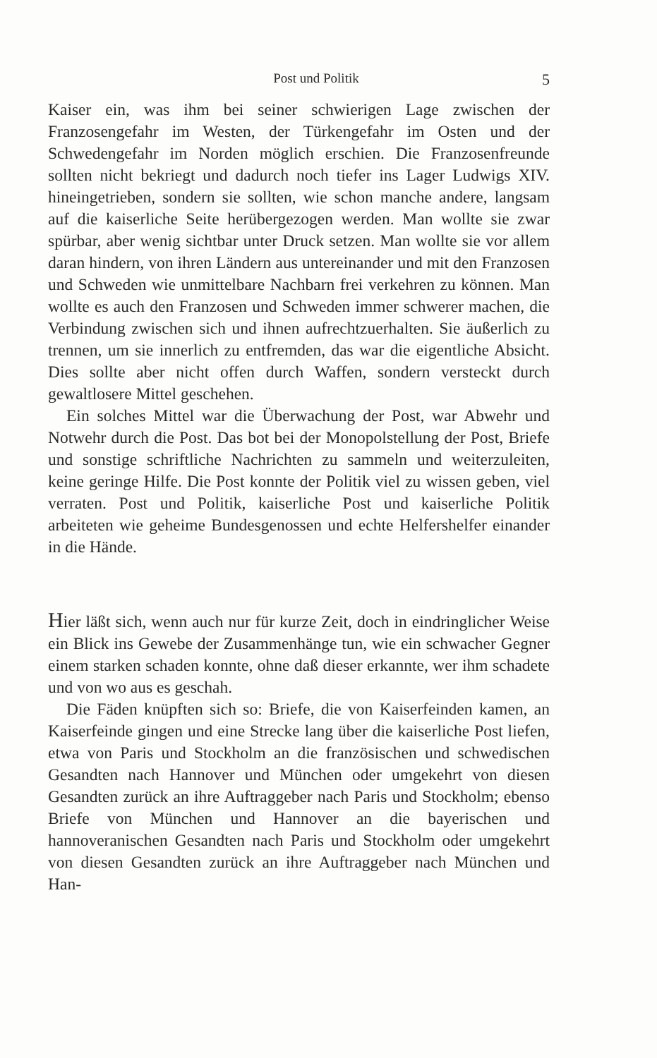Post und Politik 5
Kaiser ein, was ihm bei seiner schwierigen Lage zwischen der Franzosengefahr im Westen, der Türkengefahr im Osten und der Schwedengefahr im Norden möglich erschien. Die Franzosenfreunde sollten nicht bekriegt und dadurch noch tiefer ins Lager Ludwigs XIV. hineingetrieben, sondern sie sollten, wie schon manche andere, langsam auf die kaiserliche Seite herübergezogen werden. Man wollte sie zwar spürbar, aber wenig sichtbar unter Druck setzen. Man wollte sie vor allem daran hindern, von ihren Ländern aus untereinander und mit den Franzosen und Schweden wie unmittelbare Nachbarn frei verkehren zu können. Man wollte es auch den Franzosen und Schweden immer schwerer machen, die Verbindung zwischen sich und ihnen aufrechtzuerhalten. Sie äußerlich zu trennen, um sie innerlich zu entfremden, das war die eigentliche Absicht. Dies sollte aber nicht offen durch Waffen, sondern versteckt durch gewaltlosere Mittel geschehen.
Ein solches Mittel war die Überwachung der Post, war Abwehr und Notwehr durch die Post. Das bot bei der Monopolstellung der Post, Briefe und sonstige schriftliche Nachrichten zu sammeln und weiterzuleiten, keine geringe Hilfe. Die Post konnte der Politik viel zu wissen geben, viel verraten. Post und Politik, kaiserliche Post und kaiserliche Politik arbeiteten wie geheime Bundesgenossen und echte Helfershelfer einander in die Hände.
Hier läßt sich, wenn auch nur für kurze Zeit, doch in eindringlicher Weise ein Blick ins Gewebe der Zusammenhänge tun, wie ein schwacher Gegner einem starken schaden konnte, ohne daß dieser erkannte, wer ihm schadete und von wo aus es geschah.
Die Fäden knüpften sich so: Briefe, die von Kaiserfeinden kamen, an Kaiserfeinde gingen und eine Strecke lang über die kaiserliche Post liefen, etwa von Paris und Stockholm an die französischen und schwedischen Gesandten nach Hannover und München oder umgekehrt von diesen Gesandten zurück an ihre Auftraggeber nach Paris und Stockholm; ebenso Briefe von München und Hannover an die bayerischen und hannoveranischen Gesandten nach Paris und Stockholm oder umgekehrt von diesen Gesandten zurück an ihre Auftraggeber nach München und Han-